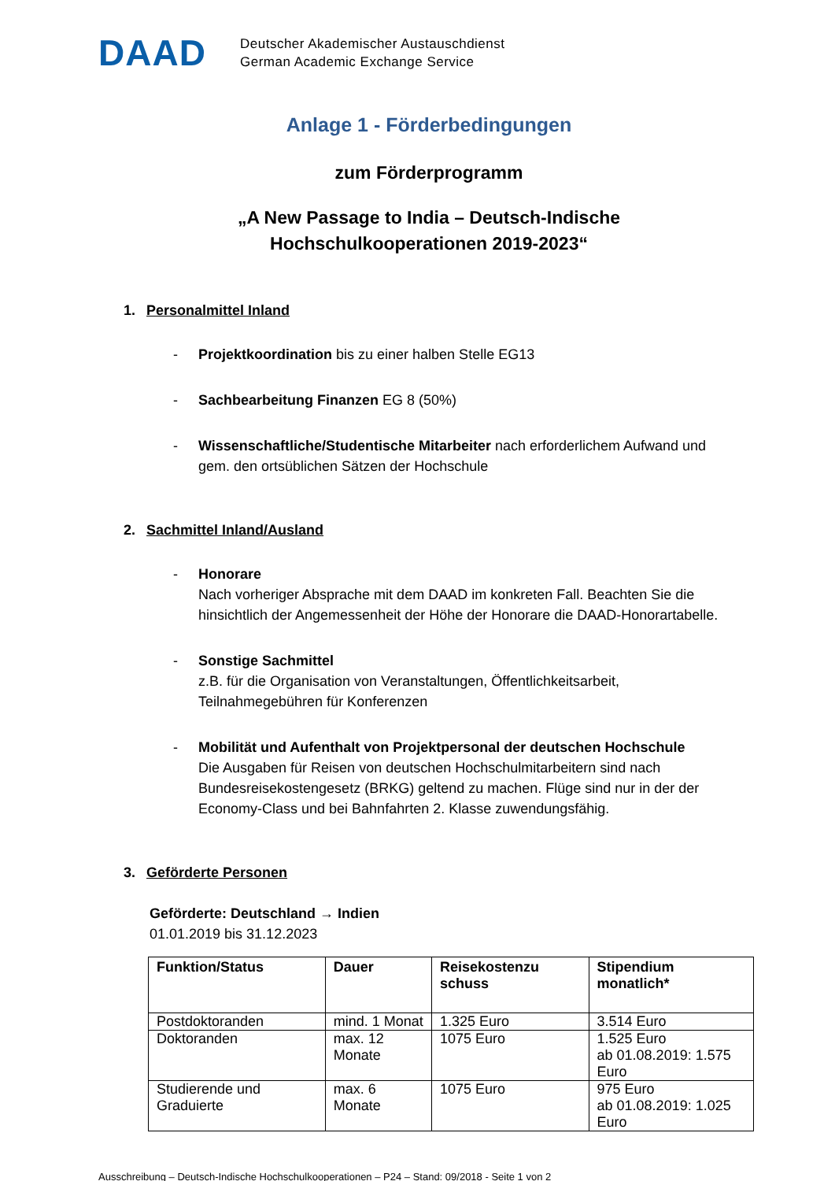DAAD
Deutscher Akademischer Austauschdienst
German Academic Exchange Service
Anlage 1 - Förderbedingungen
zum Förderprogramm
„A New Passage to India – Deutsch-Indische
Hochschulkooperationen 2019-2023“
1. Personalmittel Inland
- Projektkoordination bis zu einer halben Stelle EG13
- Sachbearbeitung Finanzen EG 8 (50%)
- Wissenschaftliche/Studentische Mitarbeiter nach erforderlichem Aufwand und gem. den ortsüblichen Sätzen der Hochschule
2. Sachmittel Inland/Ausland
- Honorare
Nach vorheriger Absprache mit dem DAAD im konkreten Fall. Beachten Sie die hinsichtlich der Angemessenheit der Höhe der Honorare die DAAD-Honorartabelle.
- Sonstige Sachmittel
z.B. für die Organisation von Veranstaltungen, Öffentlichkeitsarbeit, Teilnahmegebühren für Konferenzen
- Mobilität und Aufenthalt von Projektpersonal der deutschen Hochschule
Die Ausgaben für Reisen von deutschen Hochschulmitarbeitern sind nach Bundesreisekostengesetz (BRKG) geltend zu machen. Flüge sind nur in der der Economy-Class und bei Bahnfahrten 2. Klasse zuwendungsfähig.
3. Geförderte Personen
Geförderte: Deutschland → Indien
01.01.2019 bis 31.12.2023
| Funktion/Status | Dauer | Reisekostenzu schuss | Stipendium monatlich* |
| --- | --- | --- | --- |
| Postdoktoranden | mind. 1 Monat | 1.325 Euro | 3.514 Euro |
| Doktoranden | max. 12 Monate | 1075 Euro | 1.525 Euro ab 01.08.2019: 1.575 Euro |
| Studierende und Graduierte | max. 6 Monate | 1075 Euro | 975 Euro ab 01.08.2019: 1.025 Euro |
Ausschreibung – Deutsch-Indische Hochschulkooperationen – P24 – Stand: 09/2018 - Seite 1 von 2